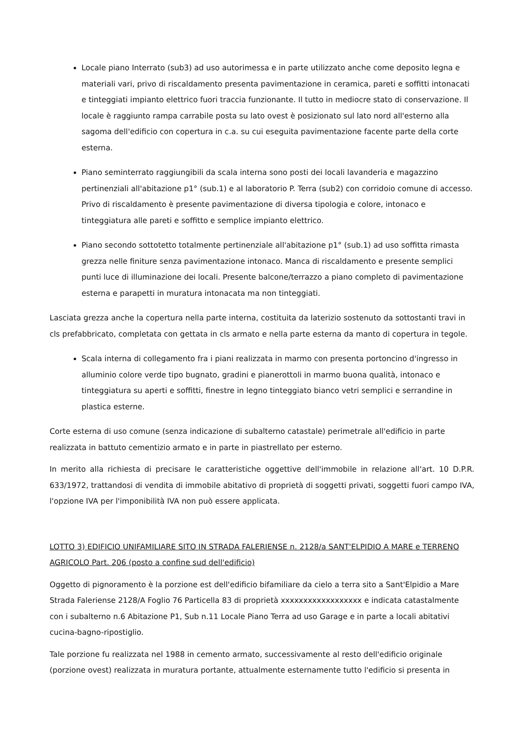Locale piano Interrato (sub3) ad uso autorimessa e in parte utilizzato anche come deposito legna e materiali vari, privo di riscaldamento presenta pavimentazione in ceramica, pareti e soffitti intonacati e tinteggiati impianto elettrico fuori traccia funzionante. Il tutto in mediocre stato di conservazione. Il locale è raggiunto rampa carrabile posta su lato ovest è posizionato sul lato nord all'esterno alla sagoma dell'edificio con copertura in c.a. su cui eseguita pavimentazione facente parte della corte esterna.
Piano seminterrato raggiungibili da scala interna sono posti dei locali lavanderia e magazzino pertinenziali all'abitazione p1° (sub.1) e al laboratorio P. Terra (sub2) con corridoio comune di accesso. Privo di riscaldamento è presente pavimentazione di diversa tipologia e colore, intonaco e tinteggiatura alle pareti e soffitto e semplice impianto elettrico.
Piano secondo sottotetto totalmente pertinenziale all'abitazione p1° (sub.1) ad uso soffitta rimasta grezza nelle finiture senza pavimentazione intonaco. Manca di riscaldamento e presente semplici punti luce di illuminazione dei locali. Presente balcone/terrazzo a piano completo di pavimentazione esterna e parapetti in muratura intonacata ma non tinteggiati.
Lasciata grezza anche la copertura nella parte interna, costituita da laterizio sostenuto da sottostanti travi in cls prefabbricato, completata con gettata in cls armato e nella parte esterna da manto di copertura in tegole.
Scala interna di collegamento fra i piani realizzata in marmo con presenta portoncino d'ingresso in alluminio colore verde tipo bugnato, gradini e pianerottoli in marmo buona qualità, intonaco e tinteggiatura su aperti e soffitti, finestre in legno tinteggiato bianco vetri semplici e serrandine in plastica esterne.
Corte esterna di uso comune (senza indicazione di subalterno catastale) perimetrale all'edificio in parte realizzata in battuto cementizio armato e in parte in piastrellato per esterno.
In merito alla richiesta di precisare le caratteristiche oggettive dell'immobile in relazione all'art. 10 D.P.R. 633/1972, trattandosi di vendita di immobile abitativo di proprietà di soggetti privati, soggetti fuori campo IVA, l'opzione IVA per l'imponibilità IVA non può essere applicata.
LOTTO 3) EDIFICIO UNIFAMILIARE SITO IN STRADA FALERIENSE n. 2128/a SANT'ELPIDIO A MARE e TERRENO AGRICOLO Part. 206 (posto a confine sud dell'edificio)
Oggetto di pignoramento è la porzione est dell'edificio bifamiliare da cielo a terra sito a Sant'Elpidio a Mare Strada Faleriense 2128/A Foglio 76 Particella 83 di proprietà xxxxxxxxxxxxxxxxxx e indicata catastalmente con i subalterno n.6 Abitazione P1, Sub n.11 Locale Piano Terra ad uso Garage e in parte a locali abitativi cucina-bagno-ripostiglio.
Tale porzione fu realizzata nel 1988 in cemento armato, successivamente al resto dell'edificio originale (porzione ovest) realizzata in muratura portante, attualmente esternamente tutto l'edificio si presenta in